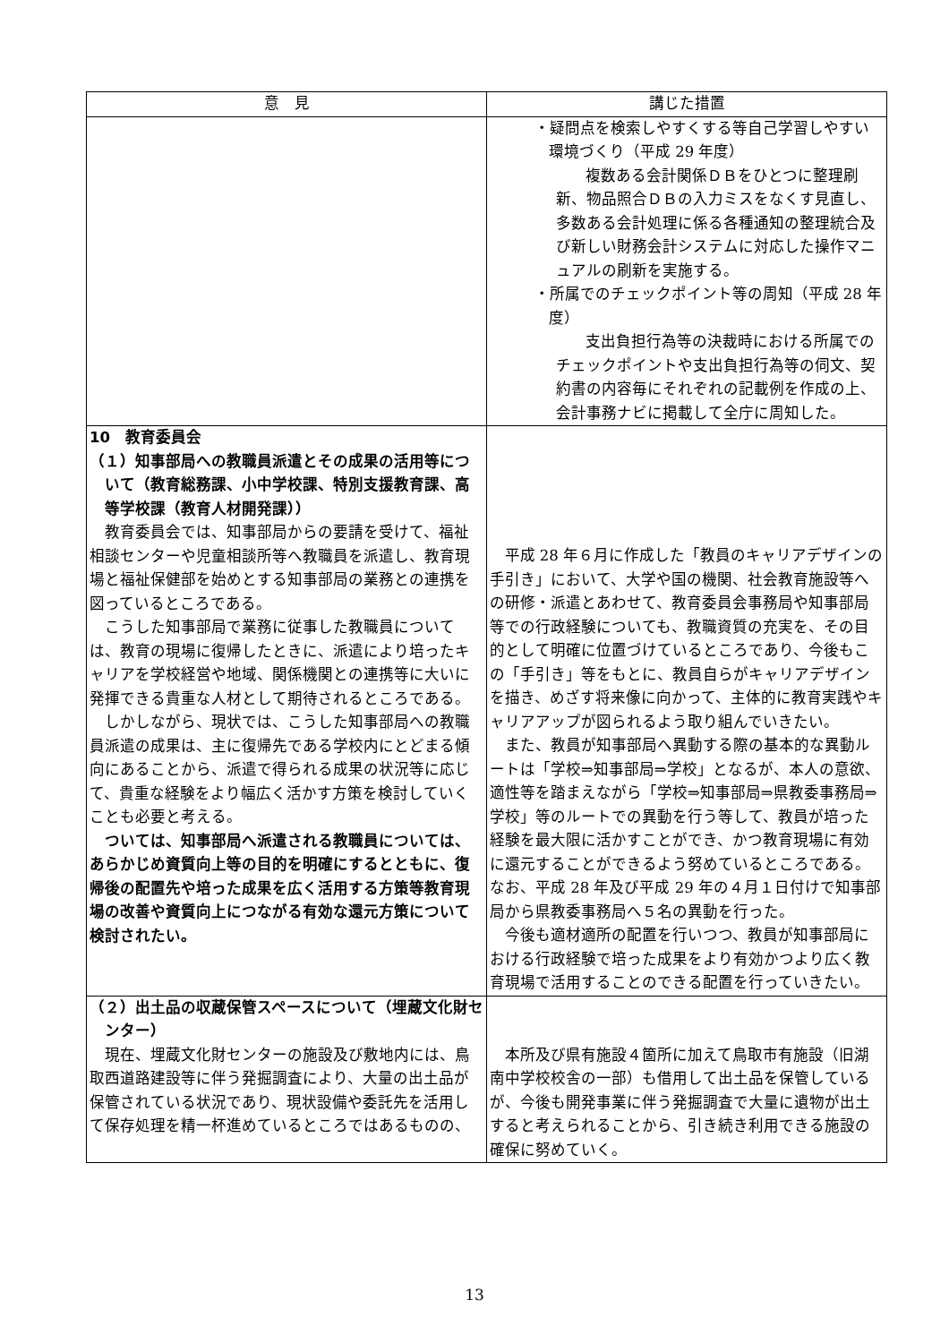| 意 見 | 講じた措置 |
| --- | --- |
| | ・疑問点を検索しやすくする等自己学習しやすい環境づくり（平成 29 年度） 複数ある会計関係ＤＢをひとつに整理刷新、物品照合ＤＢの入力ミスをなくす見直し、多数ある会計処理に係る各種通知の整理統合及び新しい財務会計システムに対応した操作マニュアルの刷新を実施する。 ・所属でのチェックポイント等の周知（平成 28 年度） 支出負担行為等の決裁時における所属でのチェックポイントや支出負担行為等の伺文、契約書の内容毎にそれぞれの記載例を作成の上、会計事務ナビに掲載して全庁に周知した。 |
| 10 教育委員会 （１）知事部局への教職員派遣とその成果の活用等について（教育総務課、小中学校課、特別支援教育課、高等学校課（教育人材開発課）） 教育委員会では、知事部局からの要請を受けて、福祉相談センターや児童相談所等へ教職員を派遣し、教育現場と福祉保健部を始めとする知事部局の業務との連携を図っているところである。 こうした知事部局で業務に従事した教職員については、教育の現場に復帰したときに、派遣により培ったキャリアを学校経営や地域、関係機関との連携等に大いに発揮できる貴重な人材として期待されるところである。 しかしながら、現状では、こうした知事部局への教職員派遣の成果は、主に復帰先である学校内にとどまる傾向にあることから、派遣で得られる成果の状況等に応じて、貴重な経験をより幅広く活かす方策を検討していくことも必要と考える。 ついては、知事部局へ派遣される教職員については、あらかじめ資質向上等の目的を明確にするとともに、復帰後の配置先や培った成果を広く活用する方策等教育現場の改善や資質向上につながる有効な還元方策について検討されたい。 | 平成 28 年６月に作成した「教員のキャリアデザインの手引き」において、大学や国の機関、社会教育施設等への研修・派遣とあわせて、教育委員会事務局や知事部局等での行政経験についても、教職資質の充実を、その目的として明確に位置づけているところであり、今後もこの「手引き」等をもとに、教員自らがキャリアデザインを描き、めざす将来像に向かって、主体的に教育実践やキャリアアップが図られるよう取り組んでいきたい。 また、教員が知事部局へ異動する際の基本的な異動ルートは「学校⇒知事部局⇒学校」となるが、本人の意欲、適性等を踏まえながら「学校⇒知事部局⇒県教委事務局⇒学校」等のルートでの異動を行う等して、教員が培った経験を最大限に活かすことができ、かつ教育現場に有効に還元することができるよう努めているところである。なお、平成 28 年及び平成 29 年の４月１日付けで知事部局から県教委事務局へ５名の異動を行った。 今後も適材適所の配置を行いつつ、教員が知事部局における行政経験で培った成果をより有効かつより広く教育現場で活用することのできる配置を行っていきたい。 |
| （２）出土品の収蔵保管スペースについて（埋蔵文化財センター） 現在、埋蔵文化財センターの施設及び敷地内には、鳥取西道路建設等に伴う発掘調査により、大量の出土品が保管されている状況であり、現状設備や委託先を活用して保存処理を精一杯進めているところではあるものの、 | 本所及び県有施設４箇所に加えて鳥取市有施設（旧湖南中学校校舎の一部）も借用して出土品を保管しているが、今後も開発事業に伴う発掘調査で大量に遺物が出土すると考えられることから、引き続き利用できる施設の確保に努めていく。 |
13